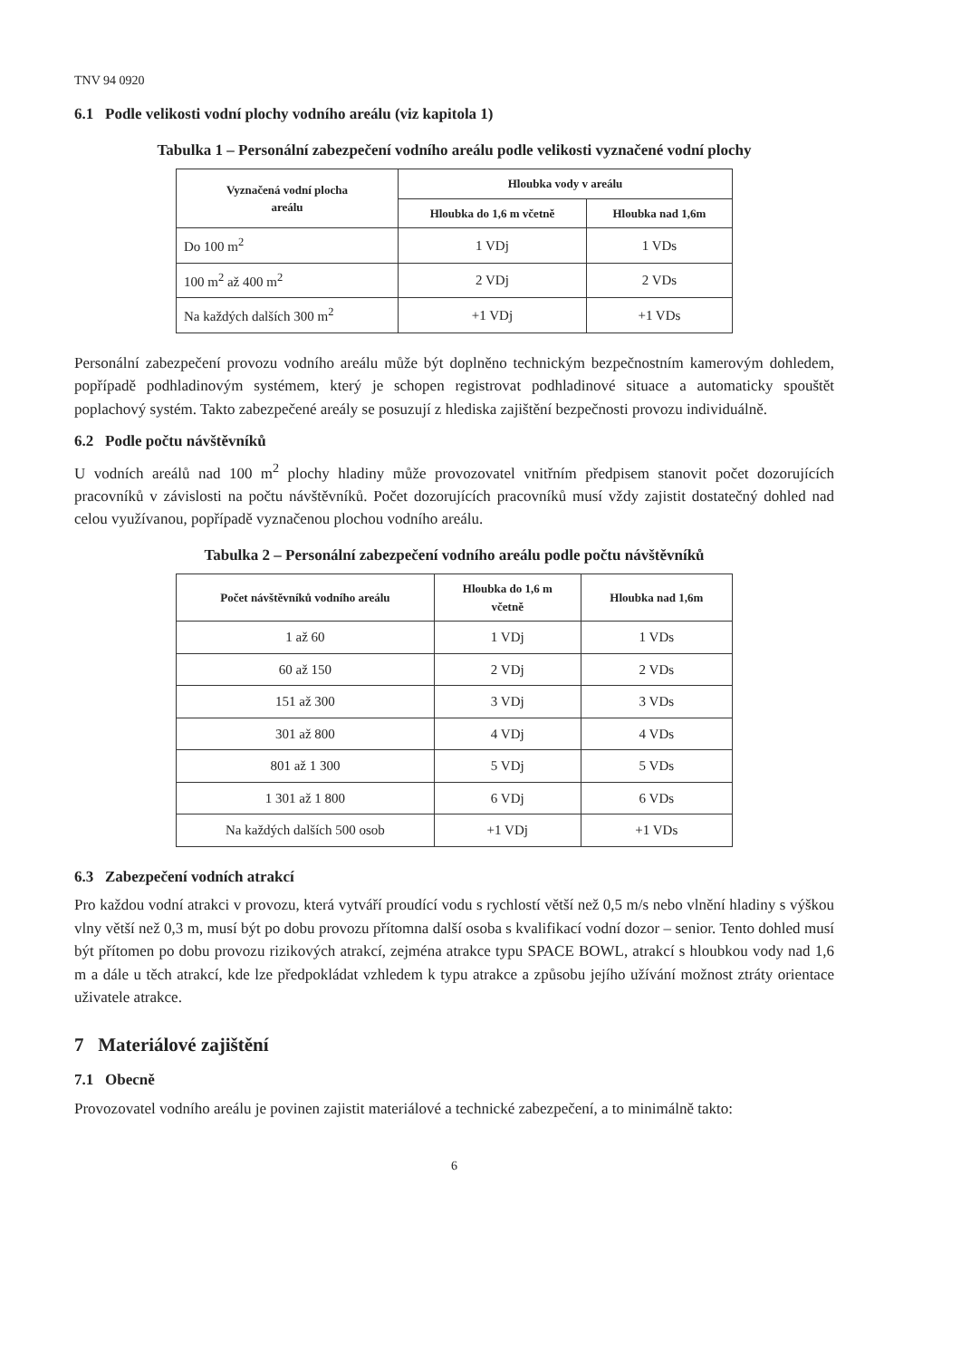TNV 94 0920
6.1 Podle velikosti vodní plochy vodního areálu (viz kapitola 1)
Tabulka 1 – Personální zabezpečení vodního areálu podle velikosti vyznačené vodní plochy
| Vyznačená vodní plocha areálu | Hloubka vody v areálu | |
| --- | --- | --- |
| | Hloubka do 1,6 m včetně | Hloubka nad 1,6m |
| Do 100 m<sup>2</sup> | 1 VDj | 1 VDs |
| 100 m<sup>2</sup> až 400 m<sup>2</sup> | 2 VDj | 2 VDs |
| Na každých dalších 300 m<sup>2</sup> | +1 VDj | +1 VDs |
Personální zabezpečení provozu vodního areálu může být doplněno technickým bezpečnostním kamerovým dohledem, popřípadě podhladinovým systémem, který je schopen registrovat podhladinové situace a automaticky spouštět poplachový systém. Takto zabezpečené areály se posuzují z hlediska zajištění bezpečnosti provozu individuálně.
6.2 Podle počtu návštěvníků
U vodních areálů nad 100 m<sup>2</sup> plochy hladiny může provozovatel vnitřním předpisem stanovit počet dozorujících pracovníků v závislosti na počtu návštěvníků. Počet dozorujících pracovníků musí vždy zajistit dostatečný dohled nad celou využívanou, popřípadě vyznačenou plochou vodního areálu.
Tabulka 2 – Personální zabezpečení vodního areálu podle počtu návštěvníků
| Počet návštěvníků vodního areálu | Hloubka do 1,6 m včetně | Hloubka nad 1,6m |
| --- | --- | --- |
| 1 až 60 | 1 VDj | 1 VDs |
| 60 až 150 | 2 VDj | 2 VDs |
| 151 až 300 | 3 VDj | 3 VDs |
| 301 až 800 | 4 VDj | 4 VDs |
| 801 až 1 300 | 5 VDj | 5 VDs |
| 1 301 až 1 800 | 6 VDj | 6 VDs |
| Na každých dalších 500 osob | +1 VDj | +1 VDs |
6.3 Zabezpečení vodních atrakcí
Pro každou vodní atrakci v provozu, která vytváří proudící vodu s rychlostí větší než 0,5 m/s nebo vlnění hladiny s výškou vlny větší než 0,3 m, musí být po dobu provozu přítomna další osoba s kvalifikací vodní dozor – senior. Tento dohled musí být přítomen po dobu provozu rizikových atrakcí, zejména atrakce typu SPACE BOWL, atrakcí s hloubkou vody nad 1,6 m a dále u těch atrakcí, kde lze předpokládat vzhledem k typu atrakce a způsobu jejího užívání možnost ztráty orientace uživatele atrakce.
7 Materiálové zajištění
7.1 Obecně
Provozovatel vodního areálu je povinen zajistit materiálové a technické zabezpečení, a to minimálně takto:
6